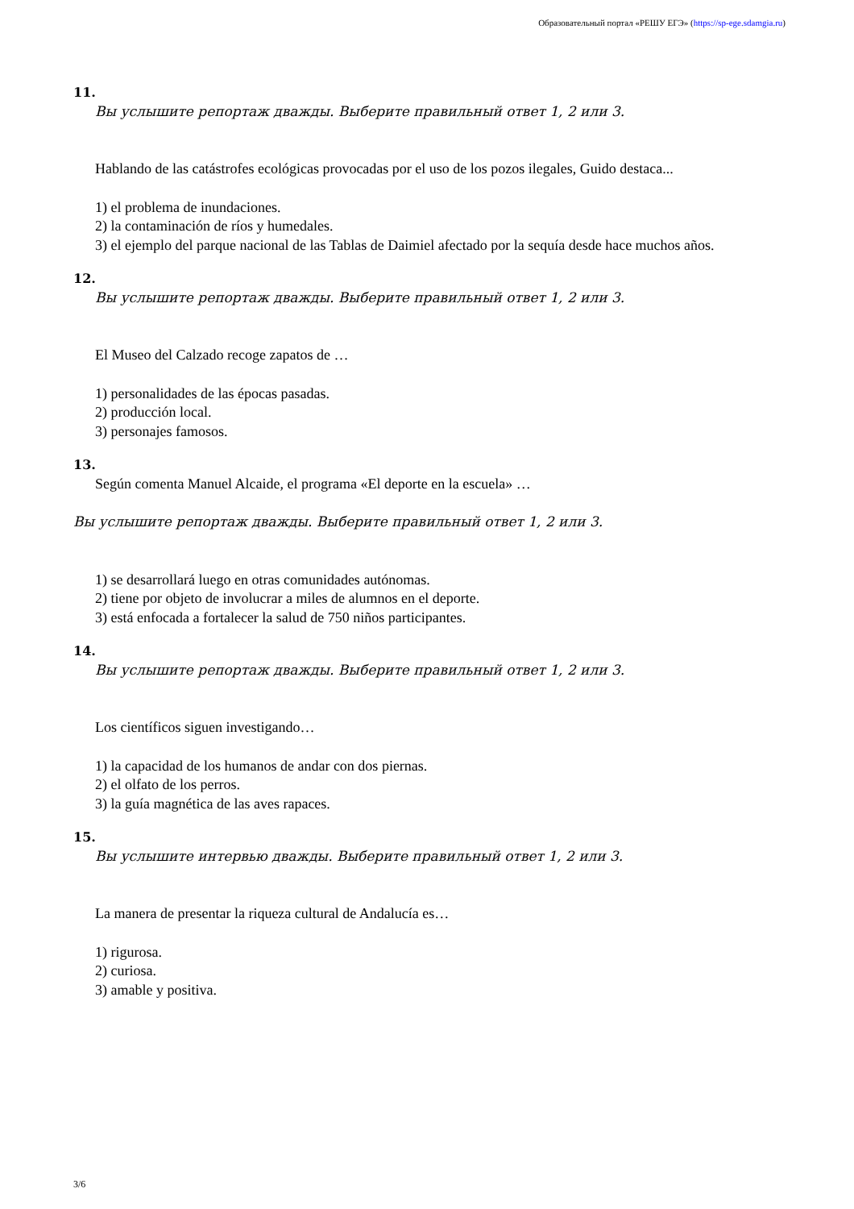Образовательный портал «РЕШУ ЕГЭ» (https://sp-ege.sdamgia.ru)
11.
Вы услышите репортаж дважды. Выберите правильный ответ 1, 2 или 3.
Hablando de las catástrofes ecológicas provocadas por el uso de los pozos ilegales, Guido destaca...
1) el problema de inundaciones.
2) la contaminación de ríos y humedales.
3) el ejemplo del parque nacional de las Tablas de Daimiel afectado por la sequía desde hace muchos años.
12.
Вы услышите репортаж дважды. Выберите правильный ответ 1, 2 или 3.
El Museo del Calzado recoge zapatos de …
1) personalidades de las épocas pasadas.
2) producción local.
3) personajes famosos.
13.
Según comenta Manuel Alcaide, el programa «El deporte en la escuela» …
Вы услышите репортаж дважды. Выберите правильный ответ 1, 2 или 3.
1) se desarrollará luego en otras comunidades autónomas.
2) tiene por objeto de involucrar a miles de alumnos en el deporte.
3) está enfocada a fortalecer la salud de 750 niños participantes.
14.
Вы услышите репортаж дважды. Выберите правильный ответ 1, 2 или 3.
Los científicos siguen investigando…
1) la capacidad de los humanos de andar con dos piernas.
2) el olfato de los perros.
3) la guía magnética de las aves rapaces.
15.
Вы услышите интервью дважды. Выберите правильный ответ 1, 2 или 3.
La manera de presentar la riqueza cultural de Andalucía es…
1) rigurosa.
2) curiosa.
3) amable y positiva.
3/6